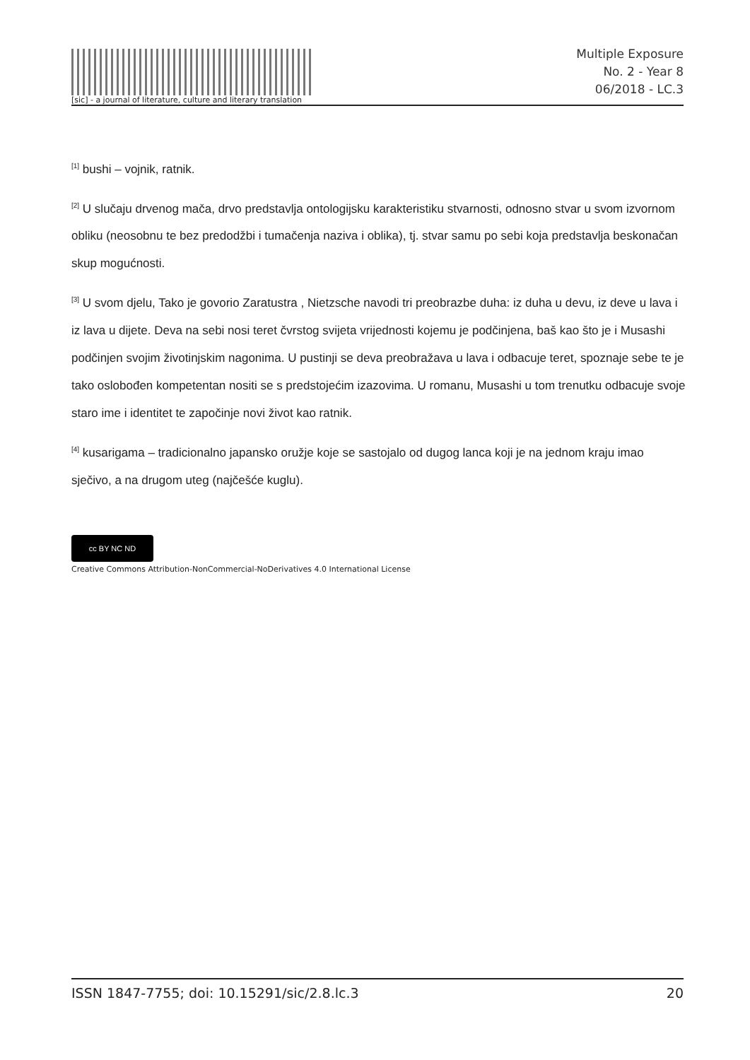[sic] - a journal of literature, culture and literary translation
Multiple Exposure
No. 2 - Year 8
06/2018 - LC.3
<sup>[1]</sup> bushi – vojnik, ratnik.
<sup>[2]</sup> U slučaju drvenog mača, drvo predstavlja ontologijsku karakteristiku stvarnosti, odnosno stvar u svom izvornom obliku (neosobnu te bez predodžbi i tumačenja naziva i oblika), tj. stvar samu po sebi koja predstavlja beskonačan skup mogućnosti.
<sup>[3]</sup> U svom djelu, Tako je govorio Zaratustra , Nietzsche navodi tri preobrazbe duha: iz duha u devu, iz deve u lava i iz lava u dijete. Deva na sebi nosi teret čvrstog svijeta vrijednosti kojemu je podčinjena, baš kao što je i Musashi podčinjen svojim životinjskim nagonima. U pustinji se deva preobražava u lava i odbacuje teret, spoznaje sebe te je tako oslobođen kompetentan nositi se s predstojećim izazovima. U romanu, Musashi u tom trenutku odbacuje svoje staro ime i identitet te započinje novi život kao ratnik.
<sup>[4]</sup> kusarigama – tradicionalno japansko oružje koje se sastojalo od dugog lanca koji je na jednom kraju imao sječivo, a na drugom uteg (najčešće kuglu).
cc BY NC ND
Creative Commons Attribution-NonCommercial-NoDerivatives 4.0 International License
ISSN 1847-7755; doi: 10.15291/sic/2.8.lc.3 20